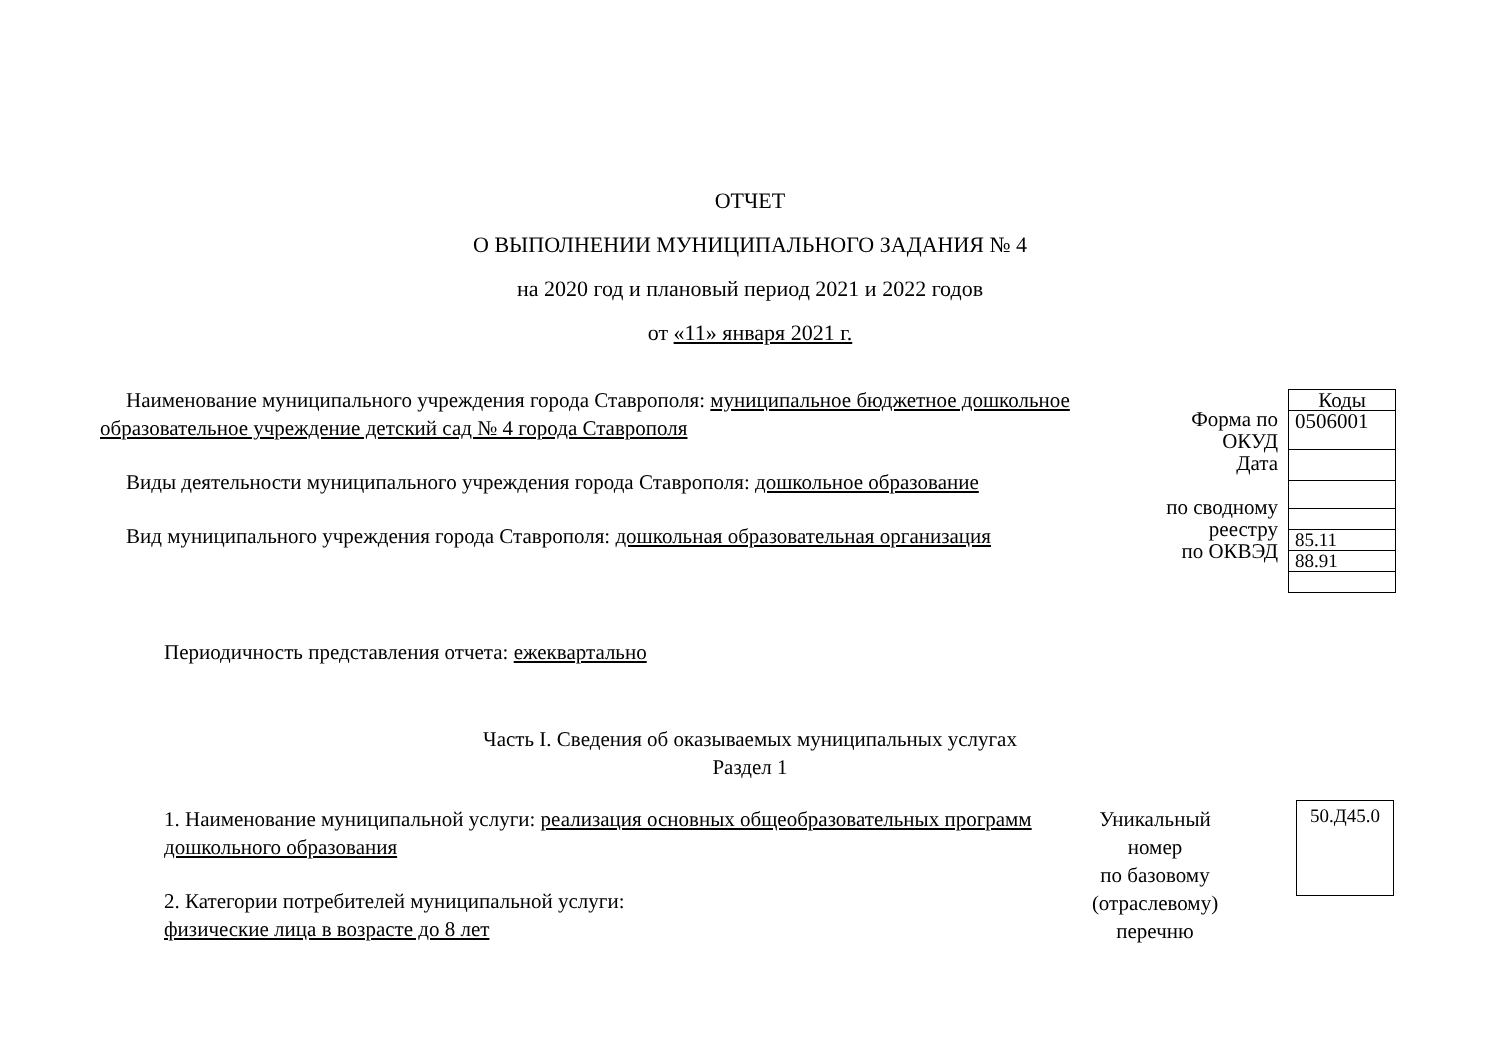ОТЧЕТ
О ВЫПОЛНЕНИИ МУНИЦИПАЛЬНОГО ЗАДАНИЯ № 4
на 2020 год и плановый период 2021 и 2022 годов
от «11» января 2021 г.
Наименование муниципального учреждения города Ставрополя: муниципальное бюджетное дошкольное образовательное учреждение детский сад № 4 города Ставрополя
Виды деятельности муниципального учреждения города Ставрополя: дошкольное образование
Вид муниципального учреждения города Ставрополя: дошкольная образовательная организация
Форма по
ОКУД
Дата
по сводному
реестру
по ОКВЭД
| Коды |
| 0506001 |
| 85.11 |
| 88.91 |
Периодичность представления отчета: ежеквартально
Часть I. Сведения об оказываемых муниципальных услугах
Раздел 1
1. Наименование муниципальной услуги: реализация основных общеобразовательных программ дошкольного образования
2. Категории потребителей муниципальной услуги:
физические лица в возрасте до 8 лет
Уникальный
номер
по базовому
(отраслевому)
перечню
50.Д45.0